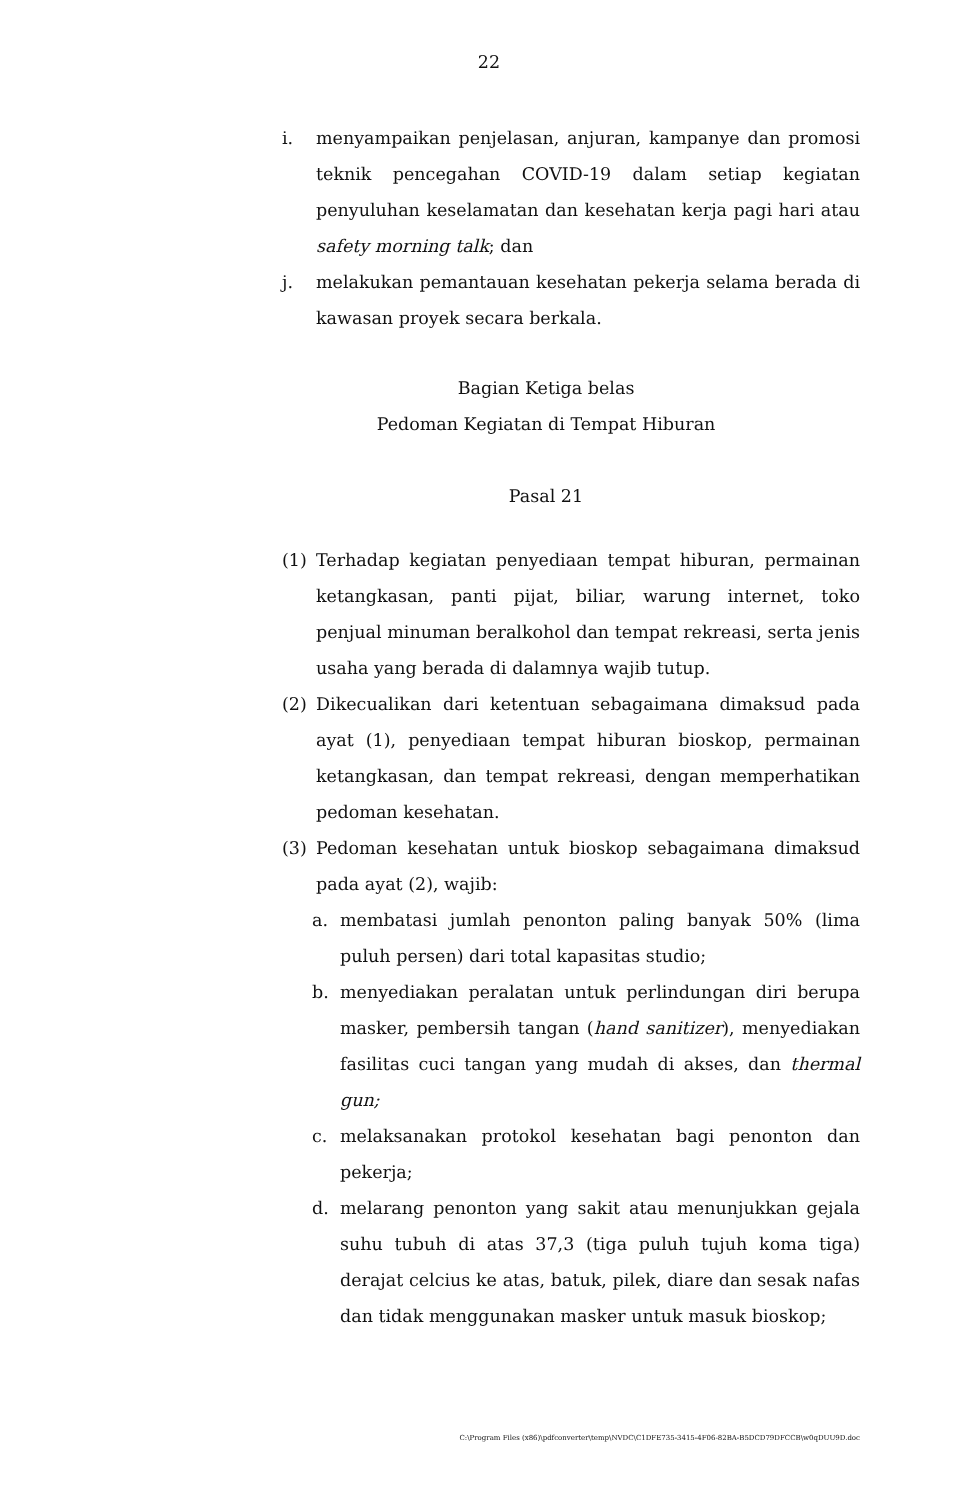22
i. menyampaikan penjelasan, anjuran, kampanye dan promosi teknik pencegahan COVID-19 dalam setiap kegiatan penyuluhan keselamatan dan kesehatan kerja pagi hari atau safety morning talk; dan
j. melakukan pemantauan kesehatan pekerja selama berada di kawasan proyek secara berkala.
Bagian Ketiga belas
Pedoman Kegiatan di Tempat Hiburan
Pasal 21
(1) Terhadap kegiatan penyediaan tempat hiburan, permainan ketangkasan, panti pijat, biliar, warung internet, toko penjual minuman beralkohol dan tempat rekreasi, serta jenis usaha yang berada di dalamnya wajib tutup.
(2) Dikecualikan dari ketentuan sebagaimana dimaksud pada ayat (1), penyediaan tempat hiburan bioskop, permainan ketangkasan, dan tempat rekreasi, dengan memperhatikan pedoman kesehatan.
(3) Pedoman kesehatan untuk bioskop sebagaimana dimaksud pada ayat (2), wajib:
a. membatasi jumlah penonton paling banyak 50% (lima puluh persen) dari total kapasitas studio;
b. menyediakan peralatan untuk perlindungan diri berupa masker, pembersih tangan (hand sanitizer), menyediakan fasilitas cuci tangan yang mudah di akses, dan thermal gun;
c. melaksanakan protokol kesehatan bagi penonton dan pekerja;
d. melarang penonton yang sakit atau menunjukkan gejala suhu tubuh di atas 37,3 (tiga puluh tujuh koma tiga) derajat celcius ke atas, batuk, pilek, diare dan sesak nafas dan tidak menggunakan masker untuk masuk bioskop;
C:\Program Files (x86)\pdfconverter\temp\NVDC\C1DFE735-3415-4F06-82BA-B5DCD79DFCCB\w0qDUU9D.doc